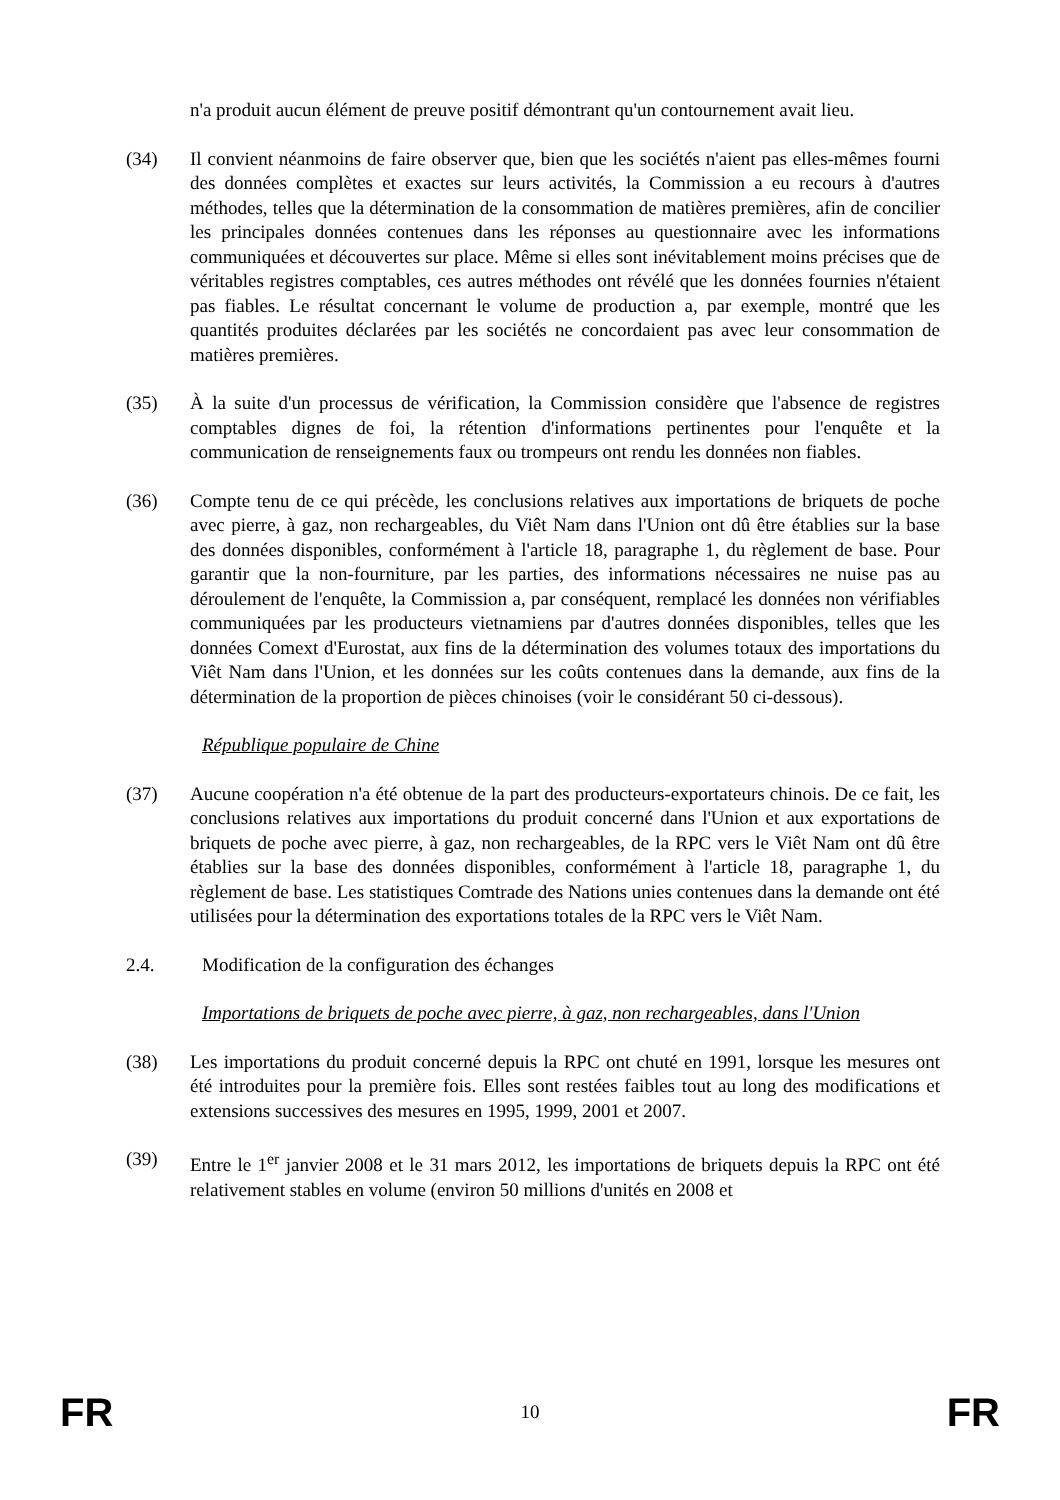n'a produit aucun élément de preuve positif démontrant qu'un contournement avait lieu.
(34) Il convient néanmoins de faire observer que, bien que les sociétés n'aient pas elles-mêmes fourni des données complètes et exactes sur leurs activités, la Commission a eu recours à d'autres méthodes, telles que la détermination de la consommation de matières premières, afin de concilier les principales données contenues dans les réponses au questionnaire avec les informations communiquées et découvertes sur place. Même si elles sont inévitablement moins précises que de véritables registres comptables, ces autres méthodes ont révélé que les données fournies n'étaient pas fiables. Le résultat concernant le volume de production a, par exemple, montré que les quantités produites déclarées par les sociétés ne concordaient pas avec leur consommation de matières premières.
(35) À la suite d'un processus de vérification, la Commission considère que l'absence de registres comptables dignes de foi, la rétention d'informations pertinentes pour l'enquête et la communication de renseignements faux ou trompeurs ont rendu les données non fiables.
(36) Compte tenu de ce qui précède, les conclusions relatives aux importations de briquets de poche avec pierre, à gaz, non rechargeables, du Viêt Nam dans l'Union ont dû être établies sur la base des données disponibles, conformément à l'article 18, paragraphe 1, du règlement de base. Pour garantir que la non-fourniture, par les parties, des informations nécessaires ne nuise pas au déroulement de l'enquête, la Commission a, par conséquent, remplacé les données non vérifiables communiquées par les producteurs vietnamiens par d'autres données disponibles, telles que les données Comext d'Eurostat, aux fins de la détermination des volumes totaux des importations du Viêt Nam dans l'Union, et les données sur les coûts contenues dans la demande, aux fins de la détermination de la proportion de pièces chinoises (voir le considérant 50 ci-dessous).
République populaire de Chine
(37) Aucune coopération n'a été obtenue de la part des producteurs-exportateurs chinois. De ce fait, les conclusions relatives aux importations du produit concerné dans l'Union et aux exportations de briquets de poche avec pierre, à gaz, non rechargeables, de la RPC vers le Viêt Nam ont dû être établies sur la base des données disponibles, conformément à l'article 18, paragraphe 1, du règlement de base. Les statistiques Comtrade des Nations unies contenues dans la demande ont été utilisées pour la détermination des exportations totales de la RPC vers le Viêt Nam.
2.4. Modification de la configuration des échanges
Importations de briquets de poche avec pierre, à gaz, non rechargeables, dans l'Union
(38) Les importations du produit concerné depuis la RPC ont chuté en 1991, lorsque les mesures ont été introduites pour la première fois. Elles sont restées faibles tout au long des modifications et extensions successives des mesures en 1995, 1999, 2001 et 2007.
(39) Entre le 1<sup>er</sup> janvier 2008 et le 31 mars 2012, les importations de briquets depuis la RPC ont été relativement stables en volume (environ 50 millions d'unités en 2008 et
FR 10 FR